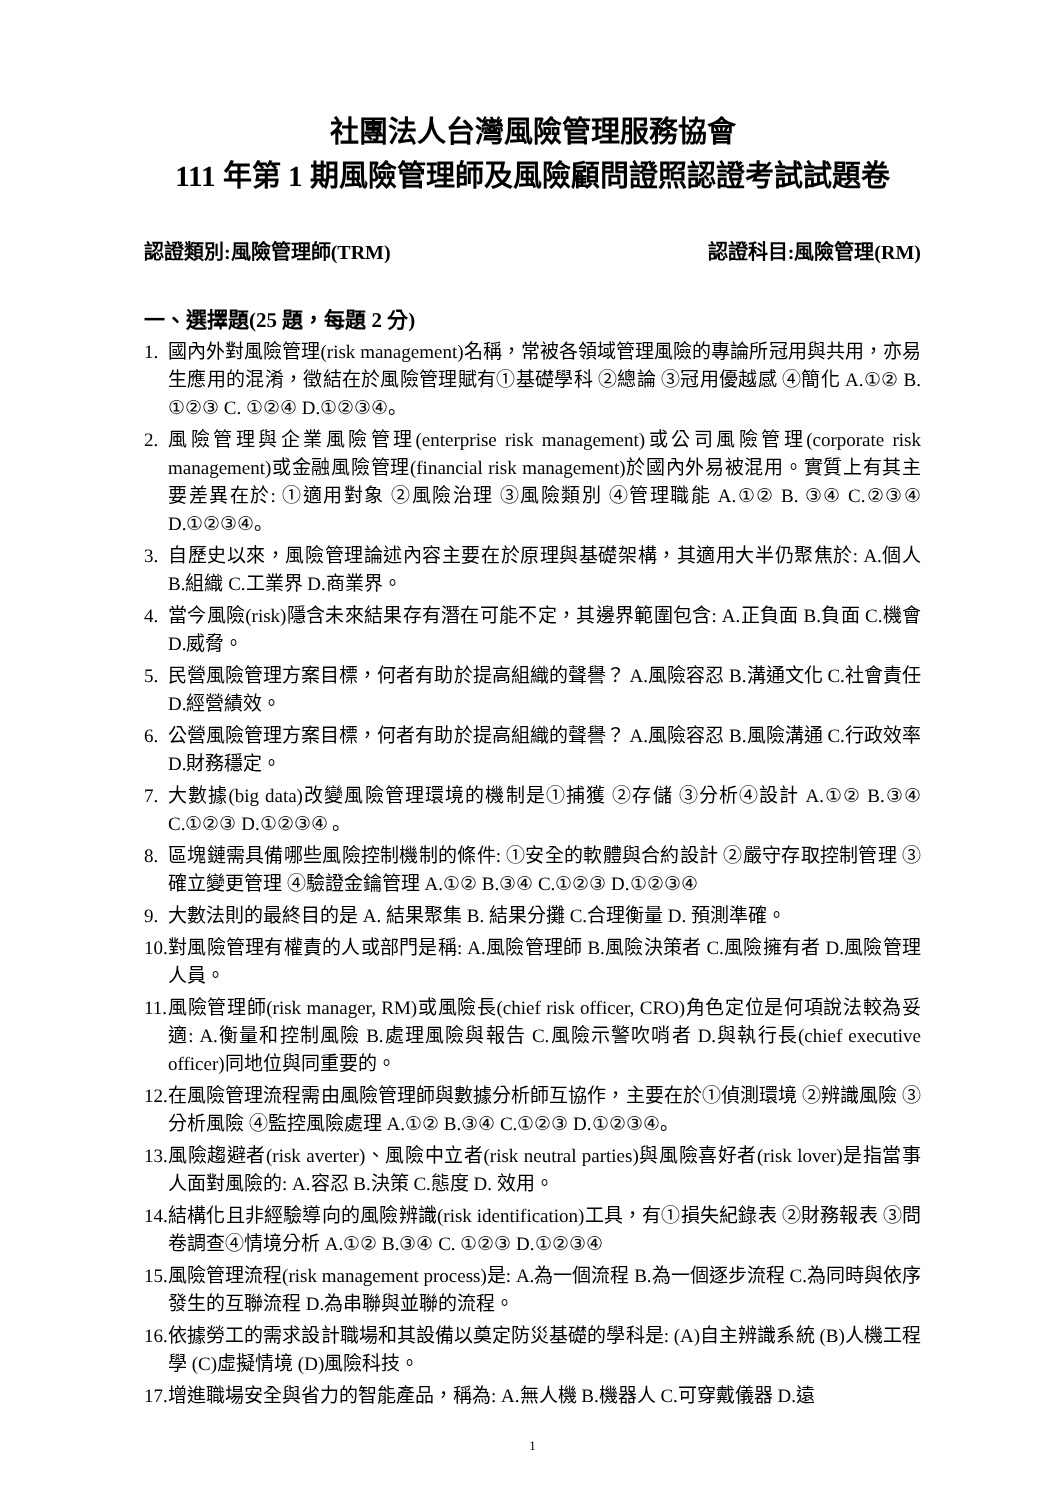社團法人台灣風險管理服務協會
111 年第 1 期風險管理師及風險顧問證照認證考試試題卷
認證類別:風險管理師(TRM) 認證科目:風險管理(RM)
一、選擇題(25 題，每題 2 分)
1. 國內外對風險管理(risk management)名稱，常被各領域管理風險的專論所冠用與共用，亦易生應用的混淆，徵結在於風險管理賦有①基礎學科 ②總論 ③冠用優越感 ④簡化 A.①② B. ①②③ C. ①②④ D.①②③④。
2. 風險管理與企業風險管理(enterprise risk management)或公司風險管理(corporate risk management)或金融風險管理(financial risk management)於國內外易被混用。實質上有其主要差異在於: ①適用對象 ②風險治理 ③風險類別 ④管理職能 A.①② B. ③④ C.②③④ D.①②③④。
3. 自歷史以來，風險管理論述內容主要在於原理與基礎架構，其適用大半仍聚焦於: A.個人 B.組織 C.工業界 D.商業界。
4. 當今風險(risk)隱含未來結果存有潛在可能不定，其邊界範圍包含: A.正負面 B.負面 C.機會 D.威脅。
5. 民營風險管理方案目標，何者有助於提高組織的聲譽？ A.風險容忍 B.溝通文化 C.社會責任 D.經營績效。
6. 公營風險管理方案目標，何者有助於提高組織的聲譽？ A.風險容忍 B.風險溝通 C.行政效率 D.財務穩定。
7. 大數據(big data)改變風險管理環境的機制是①捕獲 ②存儲 ③分析④設計 A.①② B.③④ C.①②③ D.①②③④ 。
8. 區塊鏈需具備哪些風險控制機制的條件: ①安全的軟體與合約設計 ②嚴守存取控制管理 ③確立變更管理 ④驗證金鑰管理 A.①② B.③④ C.①②③ D.①②③④
9. 大數法則的最終目的是 A. 結果聚集 B. 結果分攤 C.合理衡量 D. 預測準確。
10. 對風險管理有權責的人或部門是稱: A.風險管理師 B.風險決策者 C.風險擁有者 D.風險管理人員。
11. 風險管理師(risk manager, RM)或風險長(chief risk officer, CRO)角色定位是何項說法較為妥適: A.衡量和控制風險 B.處理風險與報告 C.風險示警吹哨者 D.與執行長(chief executive officer)同地位與同重要的。
12. 在風險管理流程需由風險管理師與數據分析師互協作，主要在於①偵測環境 ②辨識風險 ③分析風險 ④監控風險處理 A.①② B.③④ C.①②③ D.①②③④。
13. 風險趨避者(risk averter)、風險中立者(risk neutral parties)與風險喜好者(risk lover)是指當事人面對風險的: A.容忍 B.決策 C.態度 D. 效用。
14. 結構化且非經驗導向的風險辨識(risk identification)工具，有①損失紀錄表 ②財務報表 ③問卷調查④情境分析 A.①② B.③④ C. ①②③ D.①②③④
15. 風險管理流程(risk management process)是: A.為一個流程 B.為一個逐步流程 C.為同時與依序發生的互聯流程 D.為串聯與並聯的流程。
16. 依據勞工的需求設計職場和其設備以奠定防災基礎的學科是: (A)自主辨識系統 (B)人機工程學 (C)虛擬情境 (D)風險科技。
17. 增進職場安全與省力的智能產品，稱為: A.無人機 B.機器人 C.可穿戴儀器 D.遠
1